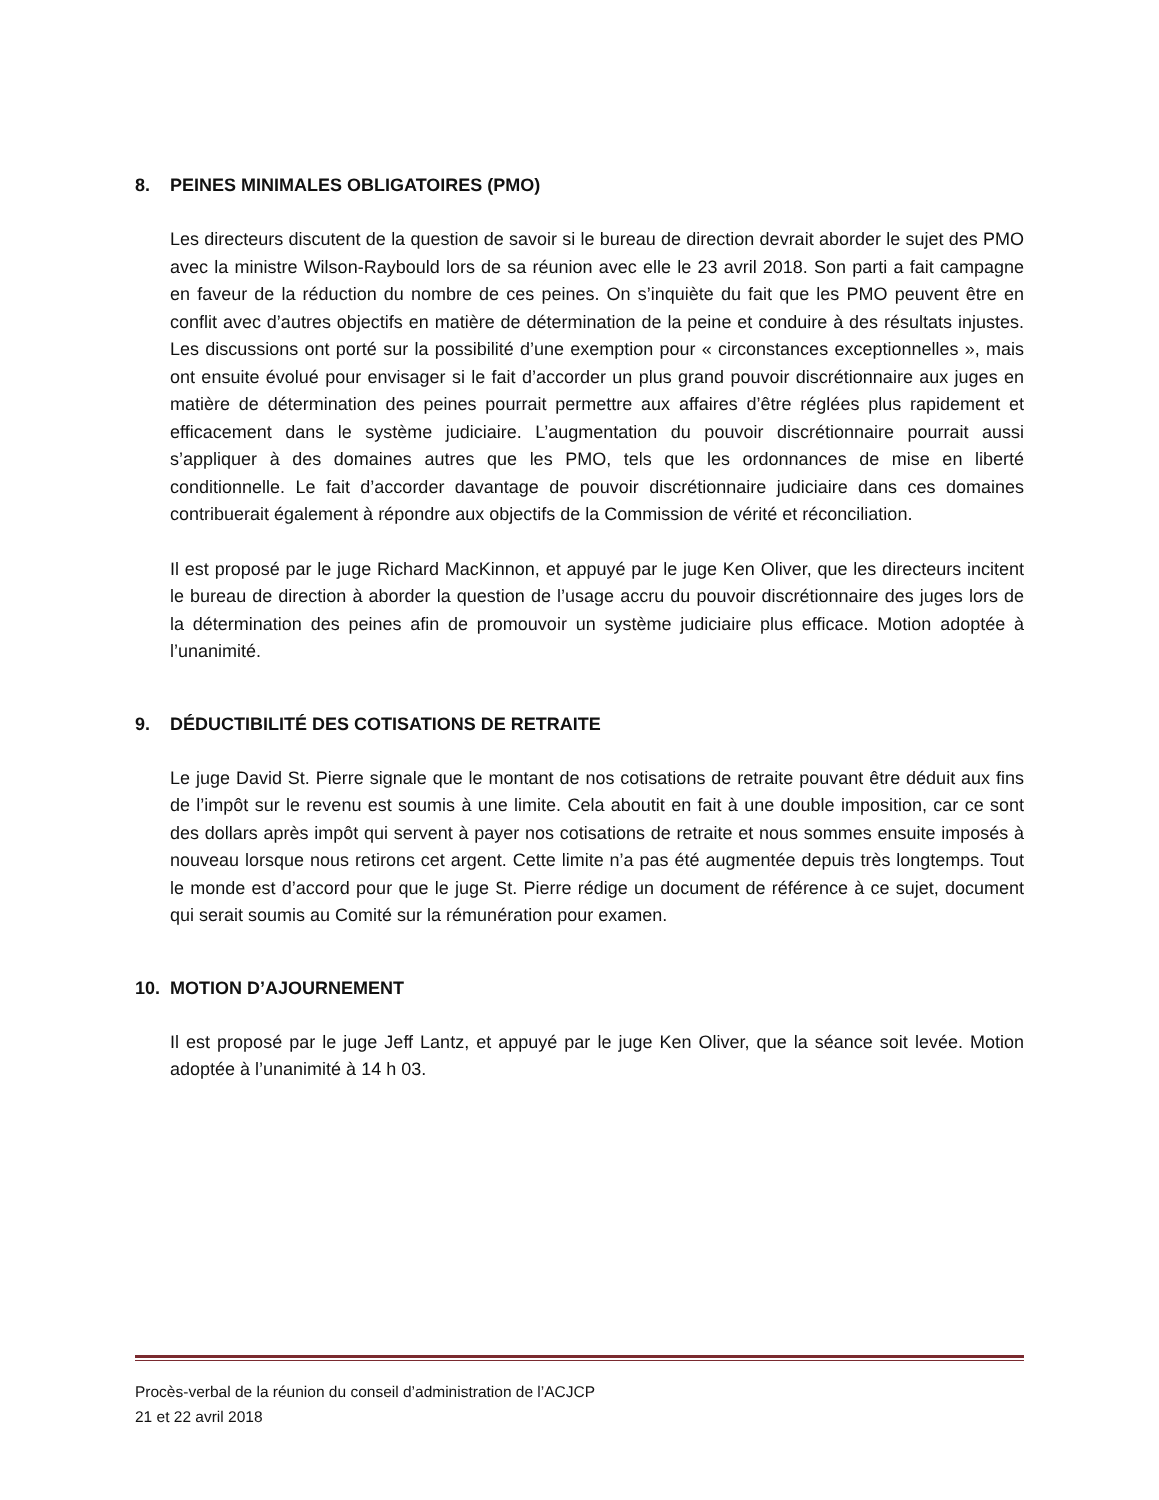8. PEINES MINIMALES OBLIGATOIRES (PMO)
Les directeurs discutent de la question de savoir si le bureau de direction devrait aborder le sujet des PMO avec la ministre Wilson-Raybould lors de sa réunion avec elle le 23 avril 2018. Son parti a fait campagne en faveur de la réduction du nombre de ces peines. On s’inquiète du fait que les PMO peuvent être en conflit avec d’autres objectifs en matière de détermination de la peine et conduire à des résultats injustes. Les discussions ont porté sur la possibilité d’une exemption pour « circonstances exceptionnelles », mais ont ensuite évolué pour envisager si le fait d’accorder un plus grand pouvoir discrétionnaire aux juges en matière de détermination des peines pourrait permettre aux affaires d’être réglées plus rapidement et efficacement dans le système judiciaire. L’augmentation du pouvoir discrétionnaire pourrait aussi s’appliquer à des domaines autres que les PMO, tels que les ordonnances de mise en liberté conditionnelle. Le fait d’accorder davantage de pouvoir discrétionnaire judiciaire dans ces domaines contribuerait également à répondre aux objectifs de la Commission de vérité et réconciliation.
Il est proposé par le juge Richard MacKinnon, et appuyé par le juge Ken Oliver, que les directeurs incitent le bureau de direction à aborder la question de l’usage accru du pouvoir discrétionnaire des juges lors de la détermination des peines afin de promouvoir un système judiciaire plus efficace. Motion adoptée à l’unanimité.
9. DÉDUCTIBILITÉ DES COTISATIONS DE RETRAITE
Le juge David St. Pierre signale que le montant de nos cotisations de retraite pouvant être déduit aux fins de l’impôt sur le revenu est soumis à une limite. Cela aboutit en fait à une double imposition, car ce sont des dollars après impôt qui servent à payer nos cotisations de retraite et nous sommes ensuite imposés à nouveau lorsque nous retirons cet argent. Cette limite n’a pas été augmentée depuis très longtemps. Tout le monde est d’accord pour que le juge St. Pierre rédige un document de référence à ce sujet, document qui serait soumis au Comité sur la rémunération pour examen.
10. MOTION D’AJOURNEMENT
Il est proposé par le juge Jeff Lantz, et appuyé par le juge Ken Oliver, que la séance soit levée. Motion adoptée à l’unanimité à 14 h 03.
Procès-verbal de la réunion du conseil d’administration de l’ACJCP
21 et 22 avril 2018